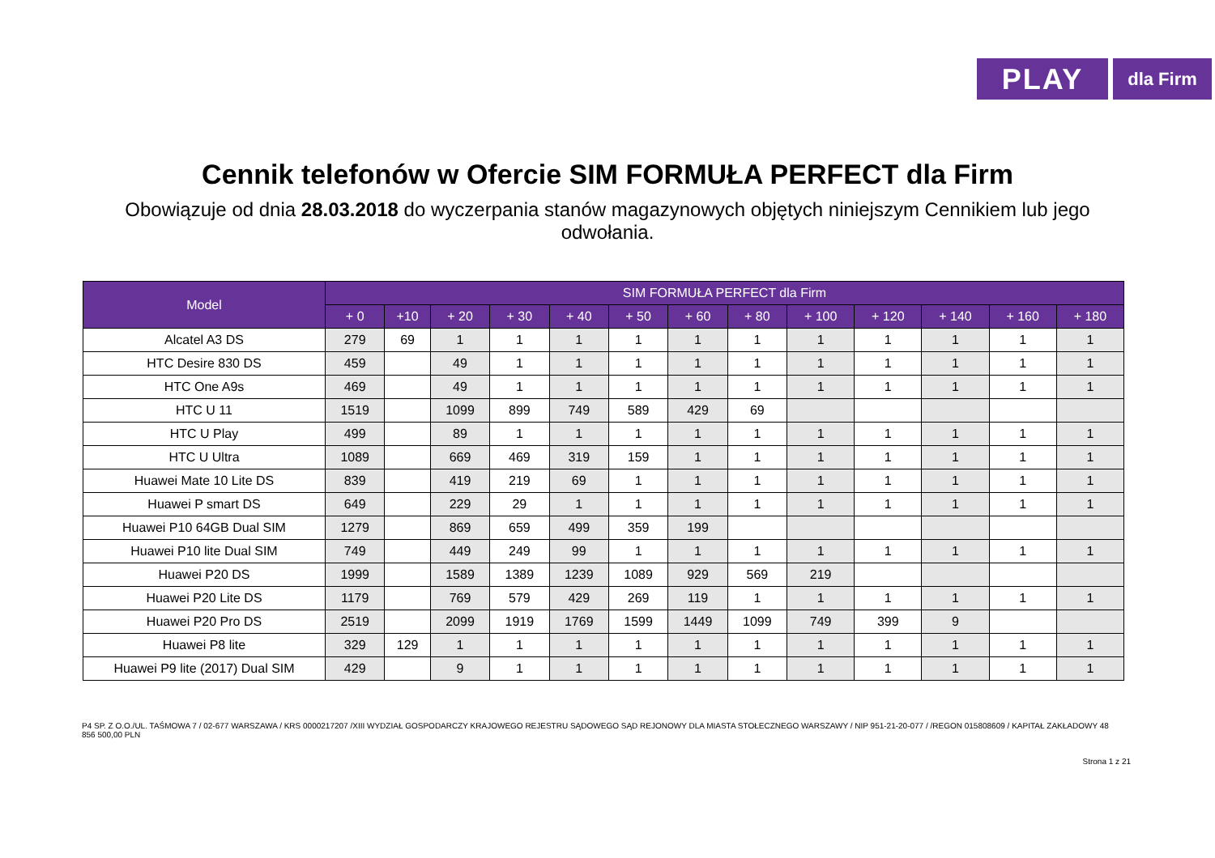PLAY
dla Firm
Cennik telefonów w Ofercie SIM FORMUŁA PERFECT dla Firm
Obowiązuje od dnia 28.03.2018 do wyczerpania stanów magazynowych objętych niniejszym Cennikiem lub jego odwołania.
| Model | SIM FORMUŁA PERFECT dla Firm | | | | | | | | | | | | |
| --- | --- | --- | --- | --- | --- | --- | --- | --- | --- | --- | --- | --- | --- |
| | + 0 | +10 | + 20 | + 30 | + 40 | + 50 | + 60 | + 80 | + 100 | + 120 | + 140 | + 160 | + 180 |
| Alcatel A3 DS | 279 | 69 | 1 | 1 | 1 | 1 | 1 | 1 | 1 | 1 | 1 | 1 | 1 |
| HTC Desire 830 DS | 459 | | 49 | 1 | 1 | 1 | 1 | 1 | 1 | 1 | 1 | 1 | 1 |
| HTC One A9s | 469 | | 49 | 1 | 1 | 1 | 1 | 1 | 1 | 1 | 1 | 1 | 1 |
| HTC U 11 | 1519 | | 1099 | 899 | 749 | 589 | 429 | 69 | | | | | |
| HTC U Play | 499 | | 89 | 1 | 1 | 1 | 1 | 1 | 1 | 1 | 1 | 1 | 1 |
| HTC U Ultra | 1089 | | 669 | 469 | 319 | 159 | 1 | 1 | 1 | 1 | 1 | 1 | 1 |
| Huawei Mate 10 Lite DS | 839 | | 419 | 219 | 69 | 1 | 1 | 1 | 1 | 1 | 1 | 1 | 1 |
| Huawei P smart DS | 649 | | 229 | 29 | 1 | 1 | 1 | 1 | 1 | 1 | 1 | 1 | 1 |
| Huawei P10 64GB Dual SIM | 1279 | | 869 | 659 | 499 | 359 | 199 | | | | | | |
| Huawei P10 lite Dual SIM | 749 | | 449 | 249 | 99 | 1 | 1 | 1 | 1 | 1 | 1 | 1 | 1 |
| Huawei P20 DS | 1999 | | 1589 | 1389 | 1239 | 1089 | 929 | 569 | 219 | | | | |
| Huawei P20 Lite DS | 1179 | | 769 | 579 | 429 | 269 | 119 | 1 | 1 | 1 | 1 | 1 | 1 |
| Huawei P20 Pro DS | 2519 | | 2099 | 1919 | 1769 | 1599 | 1449 | 1099 | 749 | 399 | 9 | | |
| Huawei P8 lite | 329 | 129 | 1 | 1 | 1 | 1 | 1 | 1 | 1 | 1 | 1 | 1 | 1 |
| Huawei P9 lite (2017) Dual SIM | 429 | | 9 | 1 | 1 | 1 | 1 | 1 | 1 | 1 | 1 | 1 | 1 |
P4 SP. Z O.O./UL. TAŚMOWA 7 / 02-677 WARSZAWA / KRS 0000217207 /XIII WYDZIAŁ GOSPODARCZY KRAJOWEGO REJESTRU SĄDOWEGO SĄD REJONOWY DLA MIASTA STOŁECZNEGO WARSZAWY / NIP 951-21-20-077 / /REGON 015808609 / KAPITAŁ ZAKŁADOWY 48 856 500,00 PLN
Strona 1 z 21